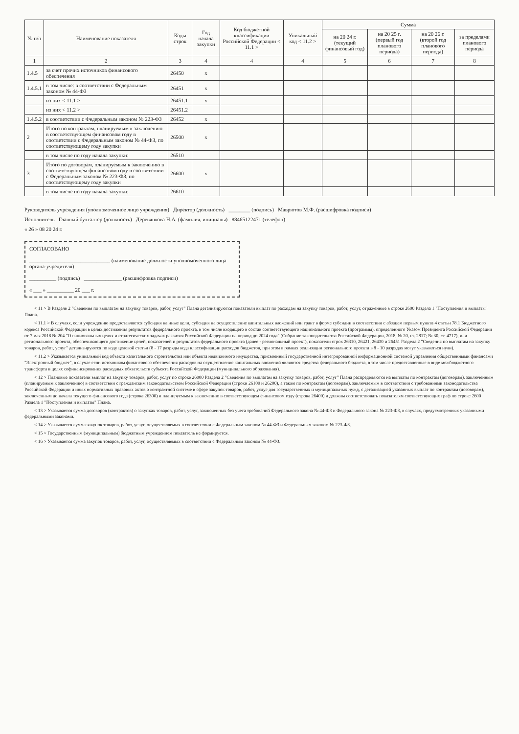| № п/п | Наименование показателя | Коды строк | Год начала закупки | Код бюджетной классификации Российской Федерации < 11.1 > | Уникальный код < 11.2 > | Сумма | | | |
| --- | --- | --- | --- | --- | --- | --- | --- | --- | --- |
| | | | | | | на 20 24 г. (текущий финансовый год) | на 20 25 г. (первый год планового периода) | на 20 26 г. (второй год планового периода) | за пределами планового периода |
| 1 | 2 | 3 | 4 | 4 | 4 | 5 | 6 | 7 | 8 |
| 1.4.5 | за счет прочих источников финансового обеспечения | 26450 | x | | | | | | |
| 1.4.5.1 | в том числе: в соответствии с Федеральным законом № 44-ФЗ | 26451 | x | | | | | | |
| | из них < 11.1 > | 26451.1 | x | | | | | | |
| | из них < 11.2 > | 26451.2 | | | | | | | |
| 1.4.5.2 | в соответствии с Федеральным законом № 223-ФЗ | 26452 | x | | | | | | |
| 2 | Итого по контрактам, планируемым к заключению в соответствующем финансовом году в соответствии с Федеральным законом № 44-ФЗ, по соответствующему году закупки | 26500 | x | | | | | | |
| | в том числе по году начала закупки: | 26510 | | | | | | | |
| 3 | Итого по договорам, планируемым к заключению в соответствующем финансовом году в соответствии с Федеральным законом № 223-ФЗ, по соответствующему году закупки | 26600 | x | | | | | | |
| | в том числе по году начала закупки: | 26610 | | | | | | | |
Руководитель учреждения (уполномоченное лицо учреждения) Директор (должность) ________ (подпись) Маврютов М.Ф. (расшифровка подписи)
Исполнитель Главный бухгалтер (должность) Деревянкова Н.А. (фамилия, инициалы) 88465122471 (телефон)
« 26 » 08 20 24 г.
СОГЛАСОВАНО
______________________________ (наименование должности уполномоченного лица органа-учредителя)
__________ (подпись) ______________ (расшифровка подписи)
« ___ » __________ 20 ___ г.
< 11 > В Разделе 2 "Сведения по выплатам на закупку товаров, работ, услуг" Плана детализируются показатели выплат по расходам на закупку товаров, работ, услуг, отраженные в строке 2600 Раздела 1 "Поступления и выплаты" Плана.
< 11.1 > В случаях, если учреждению предоставляется субсидия на иные цели, субсидия на осуществление капитальных вложений или грант в форме субсидии в соответствии с абзацем первым пункта 4 статьи 78.1 Бюджетного кодекса Российской Федерации в целях достижения результатов федерального проекта, в том числе входящего в состав соответствующего национального проекта (программы), определенного Указом Президента Российской Федерации от 7 мая 2018 № 204 "О национальных целях и стратегических задачах развития Российской Федерации на период до 2024 года" (Собрание законодательства Российской Федерации, 2018, № 20, ст. 2817; № 30, ст. 4717), или регионального проекта, обеспечивающего достижение целей, показателей и результатов федерального проекта (далее - региональный проект), показатели строк 26310, 26421, 26430 и 26451 Раздела 2 "Сведения по выплатам на закупку товаров, работ, услуг" детализируются по коду целевой статьи (8 - 17 разряды кода классификации расходов бюджетов, при этом в рамках реализации регионального проекта в 8 - 10 разрядах могут указываться нули).
< 11.2 > Указывается уникальный код объекта капитального строительства или объекта недвижимого имущества, присвоенный государственной интегрированной информационной системой управления общественными финансами "Электронный бюджет", в случае если источником финансового обеспечения расходов на осуществление капитальных вложений являются средства федерального бюджета, в том числе предоставленные в виде межбюджетного трансферта в целях софинансирования расходных обязательств субъекта Российской Федерации (муниципального образования).
< 12 > Плановые показатели выплат на закупку товаров, работ, услуг по строке 26000 Раздела 2 "Сведения по выплатам на закупку товаров, работ, услуг" Плана распределяются на выплаты по контрактам (договорам), заключенным (планируемым к заключению) в соответствии с гражданским законодательством Российской Федерации (строки 26100 и 26200), а также по контрактам (договорам), заключаемым в соответствии с требованиями законодательства Российской Федерации и иных нормативных правовых актов о контрактной системе в сфере закупок товаров, работ, услуг для государственных и муниципальных нужд, с детализацией указанных выплат по контрактам (договорам), заключенным до начала текущего финансового года (строка 26300) и планируемым к заключению в соответствующем финансовом году (строка 26400) и должны соответствовать показателям соответствующих граф по строке 2600 Раздела 1 "Поступления и выплаты" Плана.
< 13 > Указывается сумма договоров (контрактов) о закупках товаров, работ, услуг, заключенных без учета требований Федерального закона № 44-ФЗ и Федерального закона № 223-ФЗ, в случаях, предусмотренных указанными федеральными законами.
< 14 > Указывается сумма закупок товаров, работ, услуг, осуществляемых в соответствии с Федеральным законом № 44-ФЗ и Федеральным законом № 223-ФЗ.
< 15 > Государственным (муниципальным) бюджетным учреждением показатель не формируется.
< 16 > Указывается сумма закупок товаров, работ, услуг, осуществляемых в соответствии с Федеральным законом № 44-ФЗ.